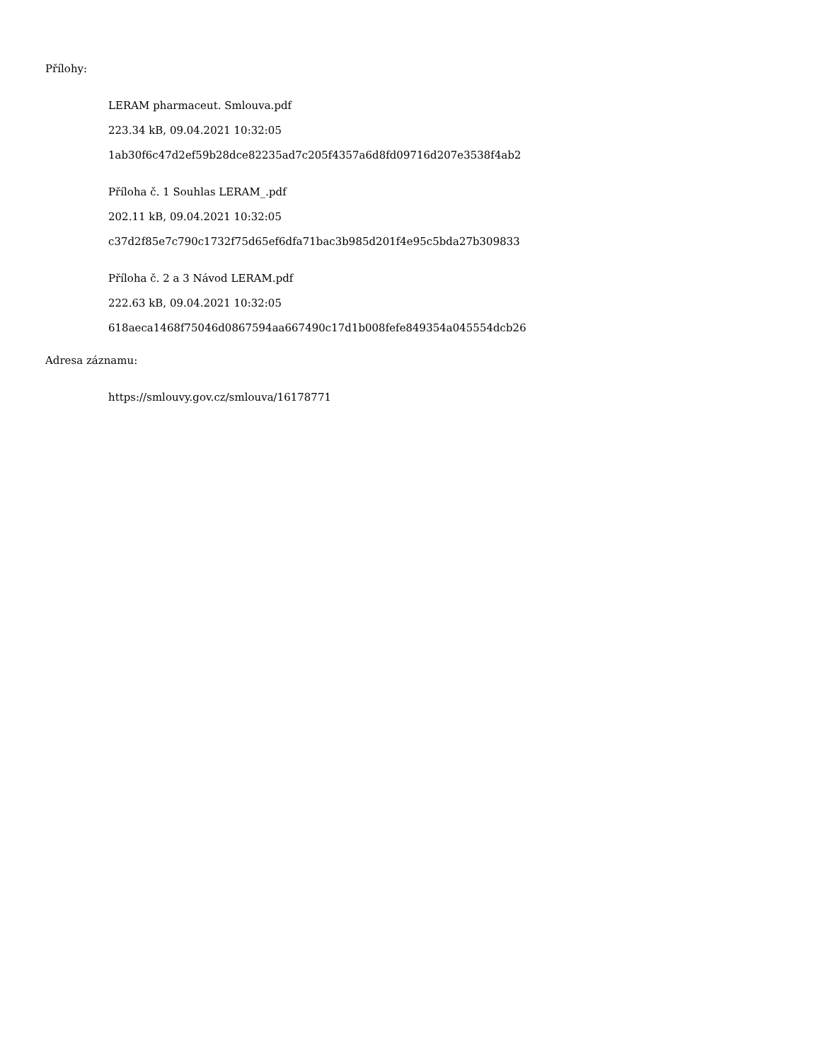Přílohy:
LERAM pharmaceut. Smlouva.pdf
223.34 kB, 09.04.2021 10:32:05
1ab30f6c47d2ef59b28dce82235ad7c205f4357a6d8fd09716d207e3538f4ab2
Příloha č. 1 Souhlas LERAM_.pdf
202.11 kB, 09.04.2021 10:32:05
c37d2f85e7c790c1732f75d65ef6dfa71bac3b985d201f4e95c5bda27b309833
Příloha č. 2 a 3 Návod LERAM.pdf
222.63 kB, 09.04.2021 10:32:05
618aeca1468f75046d0867594aa667490c17d1b008fefe849354a045554dcb26
Adresa záznamu:
https://smlouvy.gov.cz/smlouva/16178771